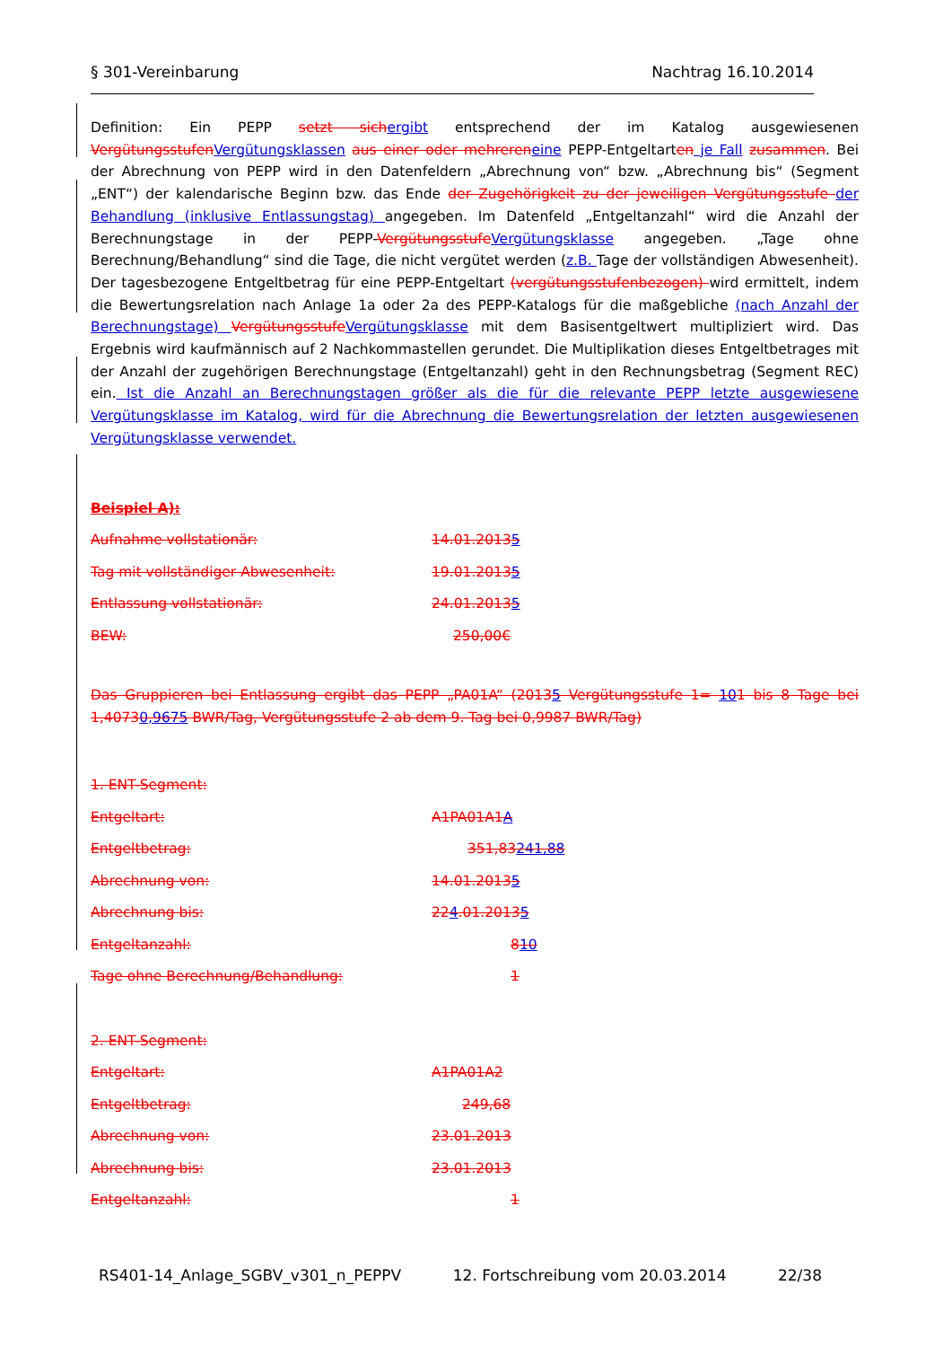§ 301-Vereinbarung Nachtrag 16.10.2014
Definition: Ein PEPP setzt sichergibt entsprechend der im Katalog ausgewiesenen VergütungsstufenVergütungsklassen aus einer oder mehrereneine PEPP-Entgeltarten je Fall zusammen. Bei der Abrechnung von PEPP wird in den Datenfeldern „Abrechnung von“ bzw. „Abrechnung bis“ (Segment „ENT“) der kalendarische Beginn bzw. das Ende der Zugehörigkeit zu der jeweiligen Vergütungsstufe der Behandlung (inklusive Entlassungstag) angegeben. Im Datenfeld „Entgeltanzahl“ wird die Anzahl der Berechnungstage in der PEPP-VergütungsstufeVergütungsklasse angegeben. „Tage ohne Berechnung/Behandlung“ sind die Tage, die nicht vergütet werden (z.B. Tage der vollständigen Abwesenheit). Der tagesbezogene Entgeltbetrag für eine PEPP-Entgeltart (vergütungsstufenbezogen) wird ermittelt, indem die Bewertungsrelation nach Anlage 1a oder 2a des PEPP-Katalogs für die maßgebliche (nach Anzahl der Berechnungstage) VergütungsstufeVergütungsklasse mit dem Basisentgeltwert multipliziert wird. Das Ergebnis wird kaufmännisch auf 2 Nachkommastellen gerundet. Die Multiplikation dieses Entgeltbetrages mit der Anzahl der zugehörigen Berechnungstage (Entgeltanzahl) geht in den Rechnungsbetrag (Segment REC) ein. Ist die Anzahl an Berechnungstagen größer als die für die relevante PEPP letzte ausgewiesene Vergütungsklasse im Katalog, wird für die Abrechnung die Bewertungsrelation der letzten ausgewiesenen Vergütungsklasse verwendet.
Beispiel A):
Aufnahme vollstationär: 14.01.20135
Tag mit vollständiger Abwesenheit: 19.01.20135
Entlassung vollstationär: 24.01.20135
BEW: 250,00€
Das Gruppieren bei Entlassung ergibt das PEPP „PA01A“ (20135 Vergütungsstufe 1= 101 bis 8 Tage bei 1,40730,9675 BWR/Tag, Vergütungsstufe 2 ab dem 9. Tag bei 0,9987 BWR/Tag)
1. ENT-Segment:
Entgeltart: A1PA01A1A
Entgeltbetrag: 351,83241,88
Abrechnung von: 14.01.20135
Abrechnung bis: 224.01.20135
Entgeltanzahl: 810
Tage ohne Berechnung/Behandlung: 1
2. ENT-Segment:
Entgeltart: A1PA01A2
Entgeltbetrag: 249,68
Abrechnung von: 23.01.2013
Abrechnung bis: 23.01.2013
Entgeltanzahl: 1
RS401-14_Anlage_SGBV_v301_n_PEPPV 12. Fortschreibung vom 20.03.2014 22/38